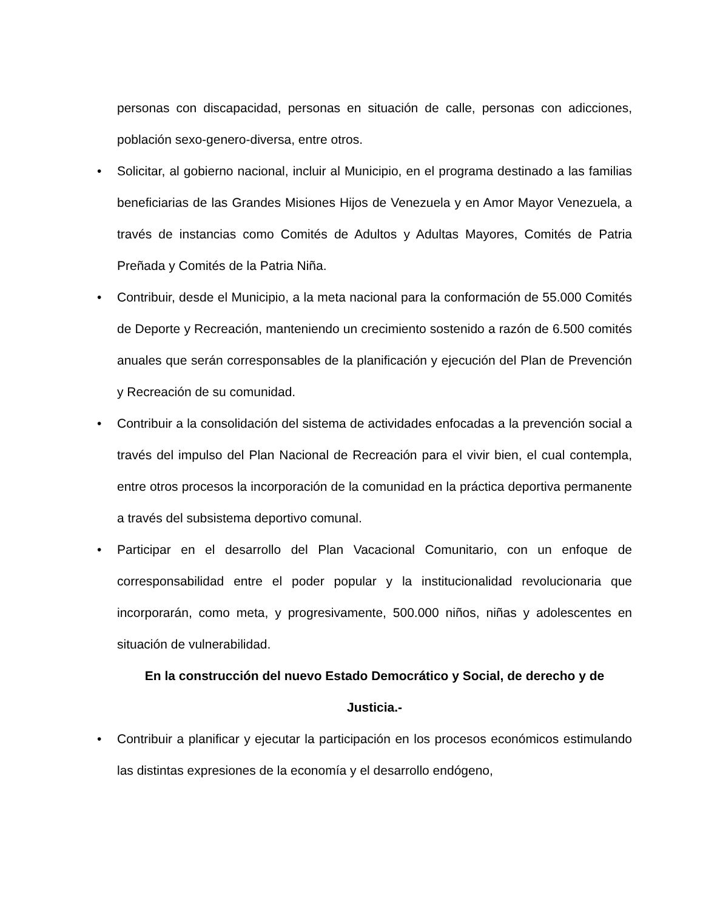personas con discapacidad, personas en situación de calle, personas con adicciones, población sexo-genero-diversa, entre otros.
• Solicitar, al gobierno nacional, incluir al Municipio, en el programa destinado a las familias beneficiarias de las Grandes Misiones Hijos de Venezuela y en Amor Mayor Venezuela, a través de instancias como Comités de Adultos y Adultas Mayores, Comités de Patria Preñada y Comités de la Patria Niña.
• Contribuir, desde el Municipio, a la meta nacional para la conformación de 55.000 Comités de Deporte y Recreación, manteniendo un crecimiento sostenido a razón de 6.500 comités anuales que serán corresponsables de la planificación y ejecución del Plan de Prevención y Recreación de su comunidad.
• Contribuir a la consolidación del sistema de actividades enfocadas a la prevención social a través del impulso del Plan Nacional de Recreación para el vivir bien, el cual contempla, entre otros procesos la incorporación de la comunidad en la práctica deportiva permanente a través del subsistema deportivo comunal.
• Participar en el desarrollo del Plan Vacacional Comunitario, con un enfoque de corresponsabilidad entre el poder popular y la institucionalidad revolucionaria que incorporarán, como meta, y progresivamente, 500.000 niños, niñas y adolescentes en situación de vulnerabilidad.
En la construcción del nuevo Estado Democrático y Social, de derecho y de
Justicia.-
• Contribuir a planificar y ejecutar la participación en los procesos económicos estimulando las distintas expresiones de la economía y el desarrollo endógeno,